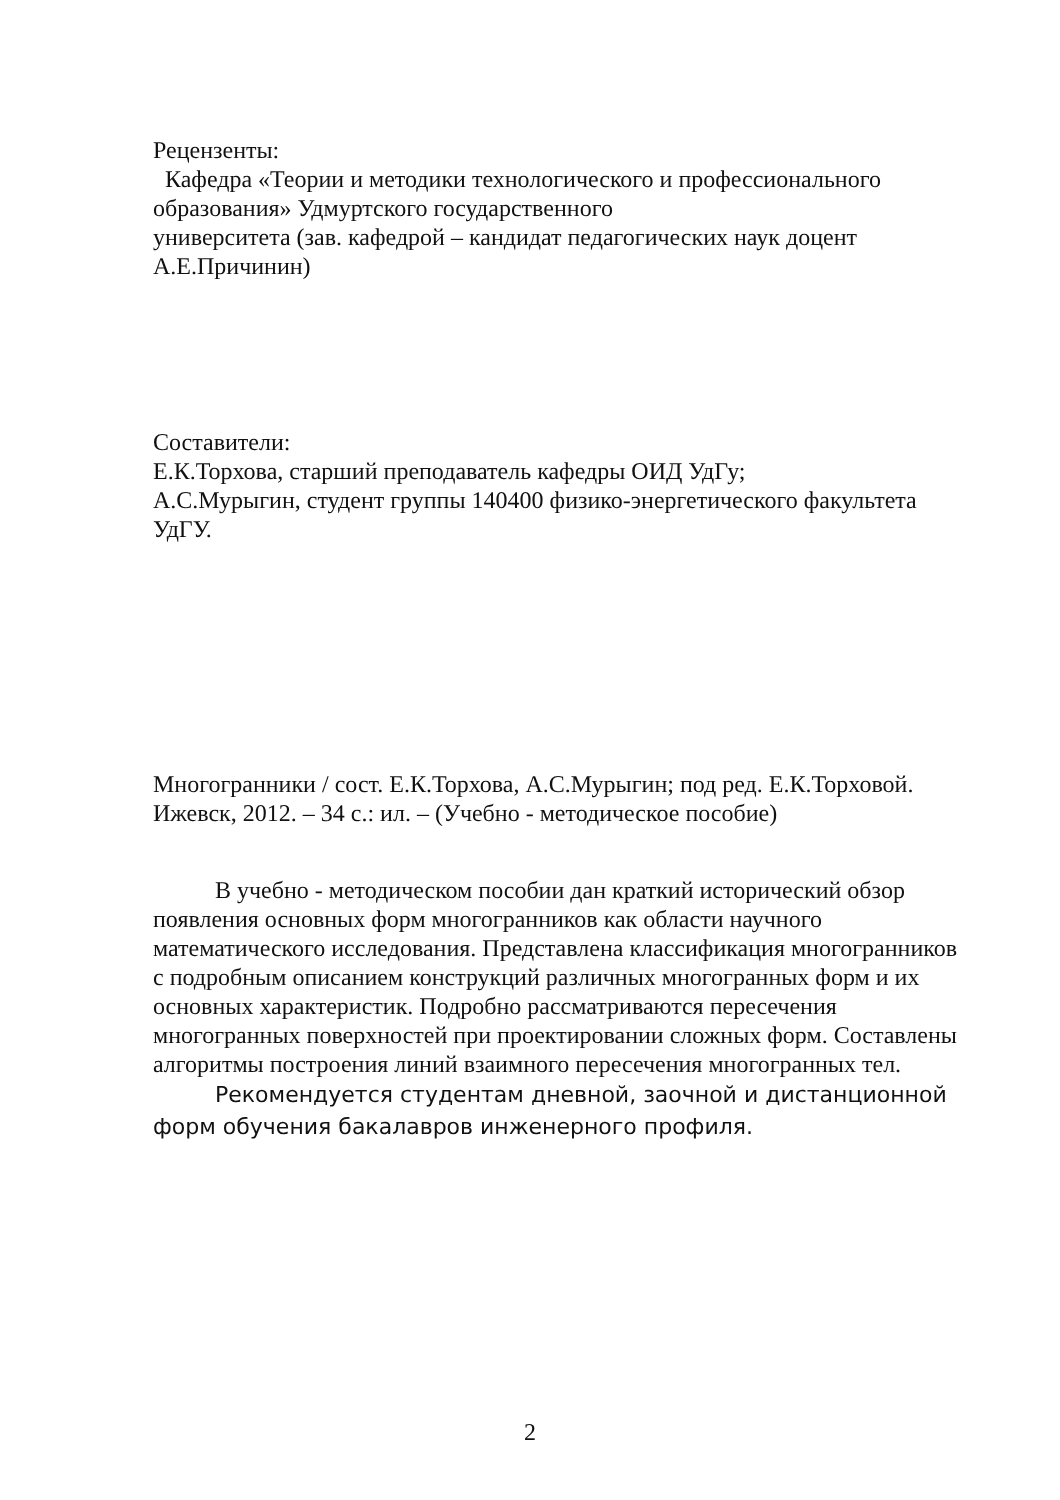Рецензенты:
Кафедра «Теории и методики технологического и профессионального образования» Удмуртского государственного
университета (зав. кафедрой – кандидат педагогических наук доцент А.Е.Причинин)
Составители:
Е.К.Торхова, старший преподаватель кафедры ОИД УдГу;
А.С.Мурыгин, студент группы 140400 физико-энергетического факультета УдГУ.
Многогранники / сост. Е.К.Торхова, А.С.Мурыгин; под ред. Е.К.Торховой. Ижевск, 2012. – 34 с.: ил. – (Учебно - методическое пособие)
В учебно - методическом пособии дан краткий исторический обзор появления основных форм многогранников как области научного математического исследования. Представлена классификация многогранников с подробным описанием конструкций различных многогранных форм и их основных характеристик. Подробно рассматриваются пересечения многогранных поверхностей при проектировании сложных форм. Составлены алгоритмы построения линий взаимного пересечения многогранных тел.
Рекомендуется студентам дневной, заочной и дистанционной форм обучения бакалавров инженерного профиля.
2